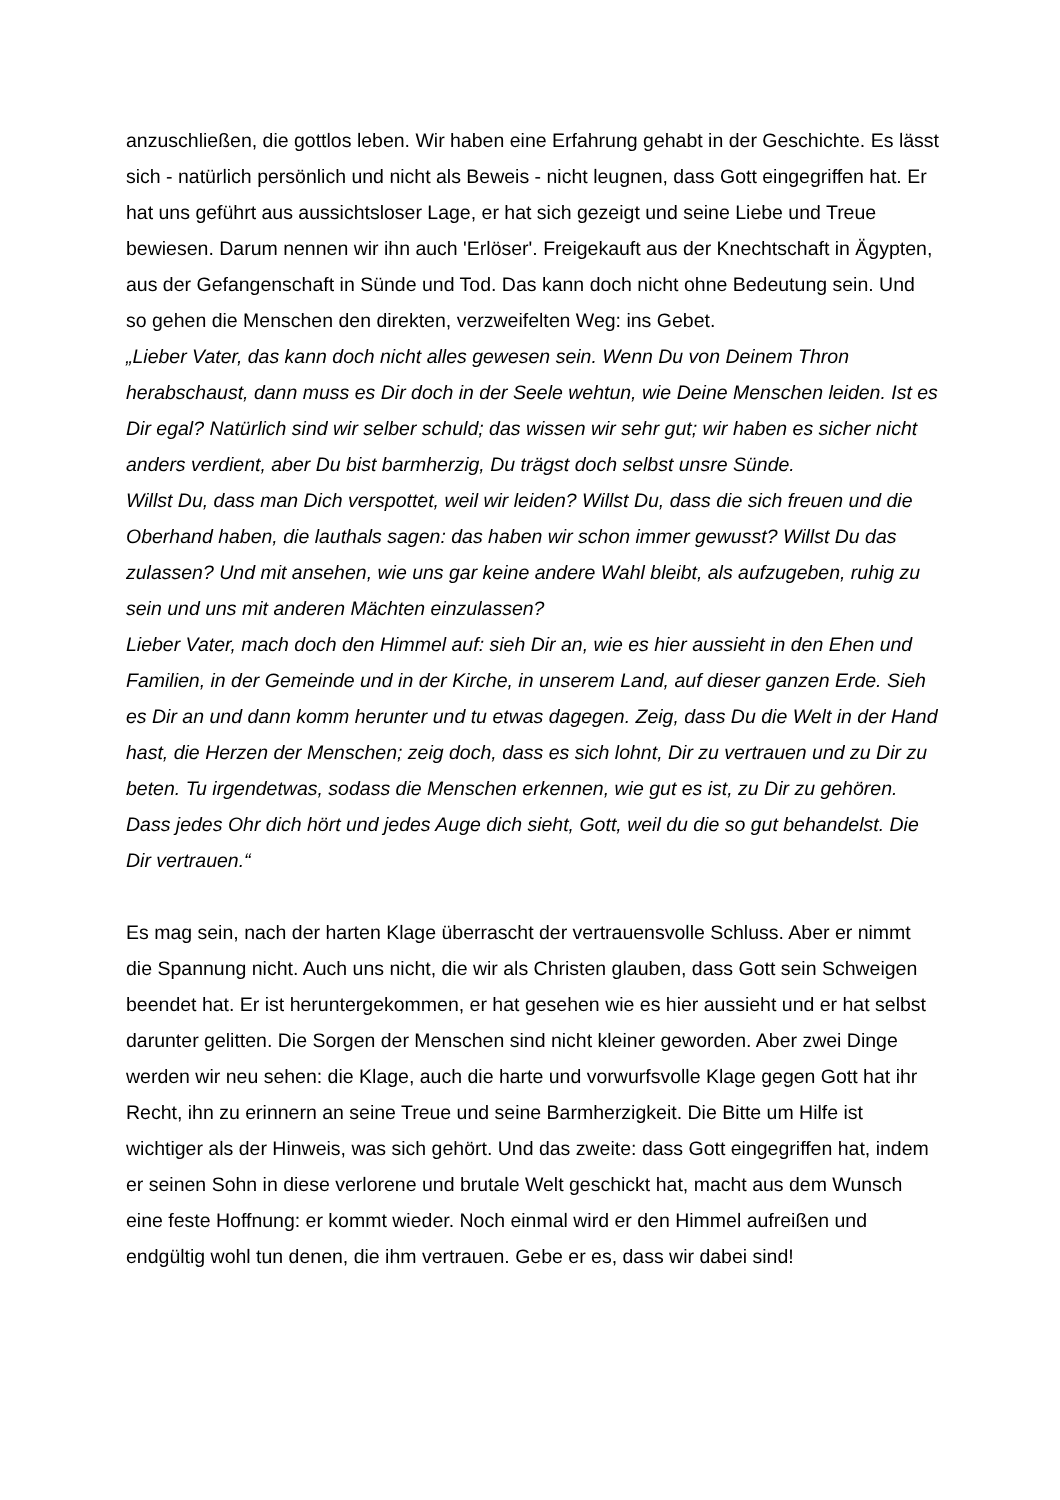anzuschließen, die gottlos leben. Wir haben eine Erfahrung gehabt in der Geschichte. Es lässt sich - natürlich persönlich und nicht als Beweis - nicht leugnen, dass Gott eingegriffen hat. Er hat uns geführt aus aussichtsloser Lage, er hat sich gezeigt und seine Liebe und Treue bewiesen. Darum nennen wir ihn auch 'Erlöser'. Freigekauft aus der Knechtschaft in Ägypten, aus der Gefangenschaft in Sünde und Tod. Das kann doch nicht ohne Bedeutung sein. Und so gehen die Menschen den direkten, verzweifelten Weg: ins Gebet.
„Lieber Vater, das kann doch nicht alles gewesen sein. Wenn Du von Deinem Thron herabschaust, dann muss es Dir doch in der Seele wehtun, wie Deine Menschen leiden. Ist es Dir egal? Natürlich sind wir selber schuld; das wissen wir sehr gut; wir haben es sicher nicht anders verdient, aber Du bist barmherzig, Du trägst doch selbst unsre Sünde.
Willst Du, dass man Dich verspottet, weil wir leiden? Willst Du, dass die sich freuen und die Oberhand haben, die lauthals sagen: das haben wir schon immer gewusst? Willst Du das zulassen? Und mit ansehen, wie uns gar keine andere Wahl bleibt, als aufzugeben, ruhig zu sein und uns mit anderen Mächten einzulassen?
Lieber Vater, mach doch den Himmel auf: sieh Dir an, wie es hier aussieht in den Ehen und Familien, in der Gemeinde und in der Kirche, in unserem Land, auf dieser ganzen Erde. Sieh es Dir an und dann komm herunter und tu etwas dagegen. Zeig, dass Du die Welt in der Hand hast, die Herzen der Menschen; zeig doch, dass es sich lohnt, Dir zu vertrauen und zu Dir zu beten. Tu irgendetwas, sodass die Menschen erkennen, wie gut es ist, zu Dir zu gehören. Dass jedes Ohr dich hört und jedes Auge dich sieht, Gott, weil du die so gut behandelst. Die Dir vertrauen.“
Es mag sein, nach der harten Klage überrascht der vertrauensvolle Schluss. Aber er nimmt die Spannung nicht. Auch uns nicht, die wir als Christen glauben, dass Gott sein Schweigen beendet hat. Er ist heruntergekommen, er hat gesehen wie es hier aussieht und er hat selbst darunter gelitten. Die Sorgen der Menschen sind nicht kleiner geworden. Aber zwei Dinge werden wir neu sehen: die Klage, auch die harte und vorwurfsvolle Klage gegen Gott hat ihr Recht, ihn zu erinnern an seine Treue und seine Barmherzigkeit. Die Bitte um Hilfe ist wichtiger als der Hinweis, was sich gehört. Und das zweite: dass Gott eingegriffen hat, indem er seinen Sohn in diese verlorene und brutale Welt geschickt hat, macht aus dem Wunsch eine feste Hoffnung: er kommt wieder. Noch einmal wird er den Himmel aufreißen und endgültig wohl tun denen, die ihm vertrauen. Gebe er es, dass wir dabei sind!